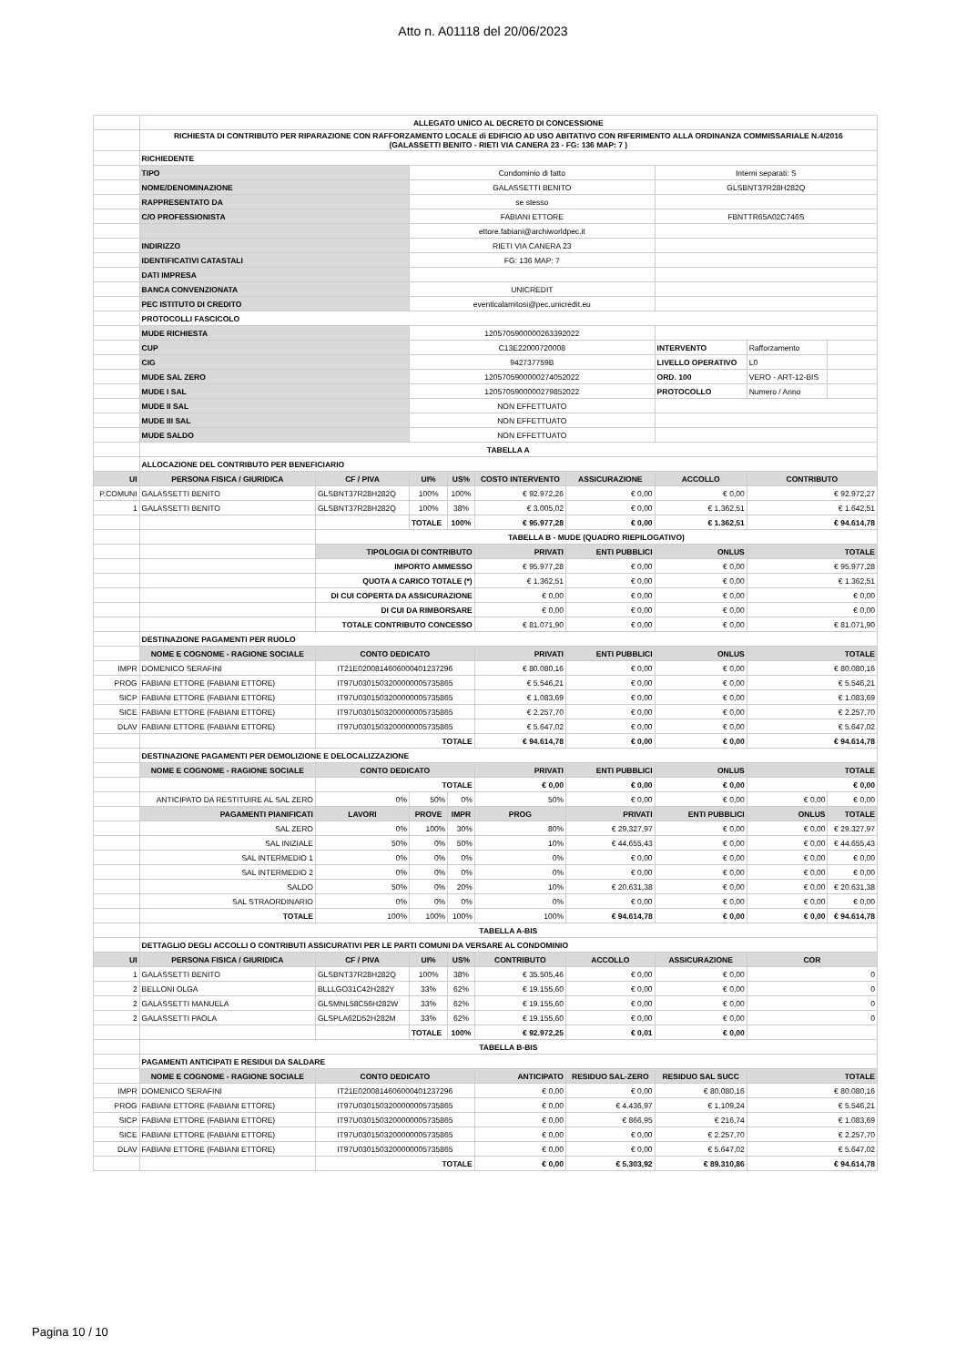Atto n. A01118 del 20/06/2023
| | ALLEGATO UNICO AL DECRETO DI CONCESSIONE | | | | | | | | |
| | RICHIESTA DI CONTRIBUTO PER RIPARAZIONE CON RAFFORZAMENTO LOCALE di EDIFICIO AD USO ABITATIVO CON RIFERIMENTO ALLA ORDINANZA COMMISSARIALE N.4/2016 (GALASSETTI BENITO - RIETI VIA CANERA 23 - FG: 136 MAP: 7 ) | | | | | | | | |
| | RICHIEDENTE | | | | | | | | |
| | TIPO | | Condominio di fatto | | | | Interni separati: S | | |
| | NOME/DENOMINAZIONE | | GALASSETTI BENITO | | | | GLSBNT37R28H282Q | | |
| | RAPPRESENTATO DA | | se stesso | | | | | | |
| | C/O PROFESSIONISTA | | FABIANI ETTORE | | | | FBNTTR65A02C746S | | |
| | | | ettore.fabiani@archiworldpec.it | | | | | | |
| | INDIRIZZO | | RIETI VIA CANERA 23 | | | | | | |
| | IDENTIFICATIVI CATASTALI | | FG: 136 MAP: 7 | | | | | | |
| | DATI IMPRESA | | | | | | | | |
| | BANCA CONVENZIONATA | | UNICREDIT | | | | | | |
| | PEC ISTITUTO DI CREDITO | | eventicalamitosi@pec.unicredit.eu | | | | | | |
| | PROTOCOLLI FASCICOLO | | | | | | | | |
| | MUDE RICHIESTA | | 120570590000026339​2022 | | | | | | |
| | CUP | | C13E22000720008 | | | | INTERVENTO | Rafforzamento | |
| | CIG | | 942737759B | | | | LIVELLO OPERATIVO | L0 | |
| | MUDE SAL ZERO | | 120570590000027405​2022 | | | | ORD. 100 | VERO - ART-12-BIS | |
| | MUDE I SAL | | 120570590000027985​2022 | | | | PROTOCOLLO | Numero / Anno | |
| | MUDE II SAL | | NON EFFETTUATO | | | | | | |
| | MUDE III SAL | | NON EFFETTUATO | | | | | | |
| | MUDE SALDO | | NON EFFETTUATO | | | | | | |
| | TABELLA A | | | | | | | | |
| | ALLOCAZIONE DEL CONTRIBUTO PER BENEFICIARIO | | | | | | | | |
| UI | PERSONA FISICA / GIURIDICA | CF / PIVA | UI% | US% | COSTO INTERVENTO | ASSICURAZIONE | ACCOLLO | CONTRIBUTO | |
| P.COMUNI | GALASSETTI BENITO | GLSBNT37R28H282Q | 100% | 100% | € 92.972,26 | € 0,00 | € 0,00 | € 92.972,27 | |
| 1 | GALASSETTI BENITO | GLSBNT37R28H282Q | 100% | 38% | € 3.005,02 | € 0,00 | € 1.362,51 | € 1.642,51 | |
| | | | TOTALE | 100% | € 95.977,28 | € 0,00 | € 1.362,51 | € 94.614,78 | |
| | | TABELLA B - MUDE (QUADRO RIEPILOGATIVO) | | | | | | | |
| | | TIPOLOGIA DI CONTRIBUTO | | | PRIVATI | ENTI PUBBLICI | ONLUS | TOTALE | |
| | | IMPORTO AMMESSO | | | € 95.977,28 | € 0,00 | € 0,00 | € 95.977,28 | |
| | | QUOTA A CARICO TOTALE (*) | | | € 1.362,51 | € 0,00 | € 0,00 | € 1.362,51 | |
| | | DI CUI COPERTA DA ASSICURAZIONE | | | € 0,00 | € 0,00 | € 0,00 | € 0,00 | |
| | | DI CUI DA RIMBORSARE | | | € 0,00 | € 0,00 | € 0,00 | € 0,00 | |
| | | TOTALE CONTRIBUTO CONCESSO | | | € 81.071,90 | € 0,00 | € 0,00 | € 81.071,90 | |
| | DESTINAZIONE PAGAMENTI PER RUOLO | | | | | | | | |
| | NOME E COGNOME - RAGIONE SOCIALE | CONTO DEDICATO | | | PRIVATI | ENTI PUBBLICI | ONLUS | TOTALE | |
| IMPR | DOMENICO SERAFINI | IT21E0200814606000401237296 | | | € 80.080,16 | € 0,00 | € 0,00 | € 80.080,16 | |
| PROG | FABIANI ETTORE (FABIANI ETTORE) | IT97U0301503200000005735865 | | | € 5.546,21 | € 0,00 | € 0,00 | € 5.546,21 | |
| SICP | FABIANI ETTORE (FABIANI ETTORE) | IT97U0301503200000005735865 | | | € 1.083,69 | € 0,00 | € 0,00 | € 1.083,69 | |
| SICE | FABIANI ETTORE (FABIANI ETTORE) | IT97U0301503200000005735865 | | | € 2.257,70 | € 0,00 | € 0,00 | € 2.257,70 | |
| DLAV | FABIANI ETTORE (FABIANI ETTORE) | IT97U0301503200000005735865 | | | € 5.647,02 | € 0,00 | € 0,00 | € 5.647,02 | |
| | | TOTALE | | | € 94.614,78 | € 0,00 | € 0,00 | € 94.614,78 | |
| | DESTINAZIONE PAGAMENTI PER DEMOLIZIONE E DELOCALIZZAZIONE | | | | | | | | |
| | NOME E COGNOME - RAGIONE SOCIALE | CONTO DEDICATO | | | PRIVATI | ENTI PUBBLICI | ONLUS | TOTALE | |
| | | TOTALE | | | € 0,00 | € 0,00 | € 0,00 | € 0,00 | |
| | ANTICIPATO DA RESTITUIRE AL SAL ZERO | 0% | 50% | 0% | 50% | € 0,00 | € 0,00 | € 0,00 | € 0,00 |
| | PAGAMENTI PIANIFICATI | LAVORI | PROVE | IMPR | PROG | PRIVATI | ENTI PUBBLICI | ONLUS | TOTALE |
| | SAL ZERO | 0% | 100% | 30% | 80% | € 29.327,97 | € 0,00 | € 0,00 | € 29.327,97 |
| | SAL INIZIALE | 50% | 0% | 50% | 10% | € 44.655,43 | € 0,00 | € 0,00 | € 44.655,43 |
| | SAL INTERMEDIO 1 | 0% | 0% | 0% | 0% | € 0,00 | € 0,00 | € 0,00 | € 0,00 |
| | SAL INTERMEDIO 2 | 0% | 0% | 0% | 0% | € 0,00 | € 0,00 | € 0,00 | € 0,00 |
| | SALDO | 50% | 0% | 20% | 10% | € 20.631,38 | € 0,00 | € 0,00 | € 20.631,38 |
| | SAL STRAORDINARIO | 0% | 0% | 0% | 0% | € 0,00 | € 0,00 | € 0,00 | € 0,00 |
| | TOTALE | 100% | 100% | 100% | 100% | € 94.614,78 | € 0,00 | € 0,00 | € 94.614,78 |
| | TABELLA A-BIS | | | | | | | | |
| | DETTAGLIO DEGLI ACCOLLI O CONTRIBUTI ASSICURATIVI PER LE PARTI COMUNI DA VERSARE AL CONDOMINIO | | | | | | | | |
| UI | PERSONA FISICA / GIURIDICA | CF / PIVA | UI% | US% | CONTRIBUTO | ACCOLLO | ASSICURAZIONE | COR | |
| 1 | GALASSETTI BENITO | GLSBNT37R28H282Q | 100% | 38% | € 35.505,46 | € 0,00 | € 0,00 | 0 | |
| 2 | BELLONI OLGA | BLLLGO31C42H282Y | 33% | 62% | € 19.155,60 | € 0,00 | € 0,00 | 0 | |
| 2 | GALASSETTI MANUELA | GLSMNL58C56H282W | 33% | 62% | € 19.155,60 | € 0,00 | € 0,00 | 0 | |
| 2 | GALASSETTI PAOLA | GLSPLA62D52H282M | 33% | 62% | € 19.155,60 | € 0,00 | € 0,00 | 0 | |
| | | | TOTALE | 100% | € 92.972,25 | € 0,01 | € 0,00 | | |
| | TABELLA B-BIS | | | | | | | | |
| | PAGAMENTI ANTICIPATI E RESIDUI DA SALDARE | | | | | | | | |
| | NOME E COGNOME - RAGIONE SOCIALE | CONTO DEDICATO | | | ANTICIPATO | RESIDUO SAL-ZERO | RESIDUO SAL SUCC | TOTALE | |
| IMPR | DOMENICO SERAFINI | IT21E0200814606000401237296 | | | € 0,00 | € 0,00 | € 80.080,16 | € 80.080,16 | |
| PROG | FABIANI ETTORE (FABIANI ETTORE) | IT97U0301503200000005735865 | | | € 0,00 | € 4.436,97 | € 1.109,24 | € 5.546,21 | |
| SICP | FABIANI ETTORE (FABIANI ETTORE) | IT97U0301503200000005735865 | | | € 0,00 | € 866,95 | € 216,74 | € 1.083,69 | |
| SICE | FABIANI ETTORE (FABIANI ETTORE) | IT97U0301503200000005735865 | | | € 0,00 | € 0,00 | € 2.257,70 | € 2.257,70 | |
| DLAV | FABIANI ETTORE (FABIANI ETTORE) | IT97U0301503200000005735865 | | | € 0,00 | € 0,00 | € 5.647,02 | € 5.647,02 | |
| | | TOTALE | | | € 0,00 | € 5.303,92 | € 89.310,86 | € 94.614,78 | |
Pagina 10 / 10